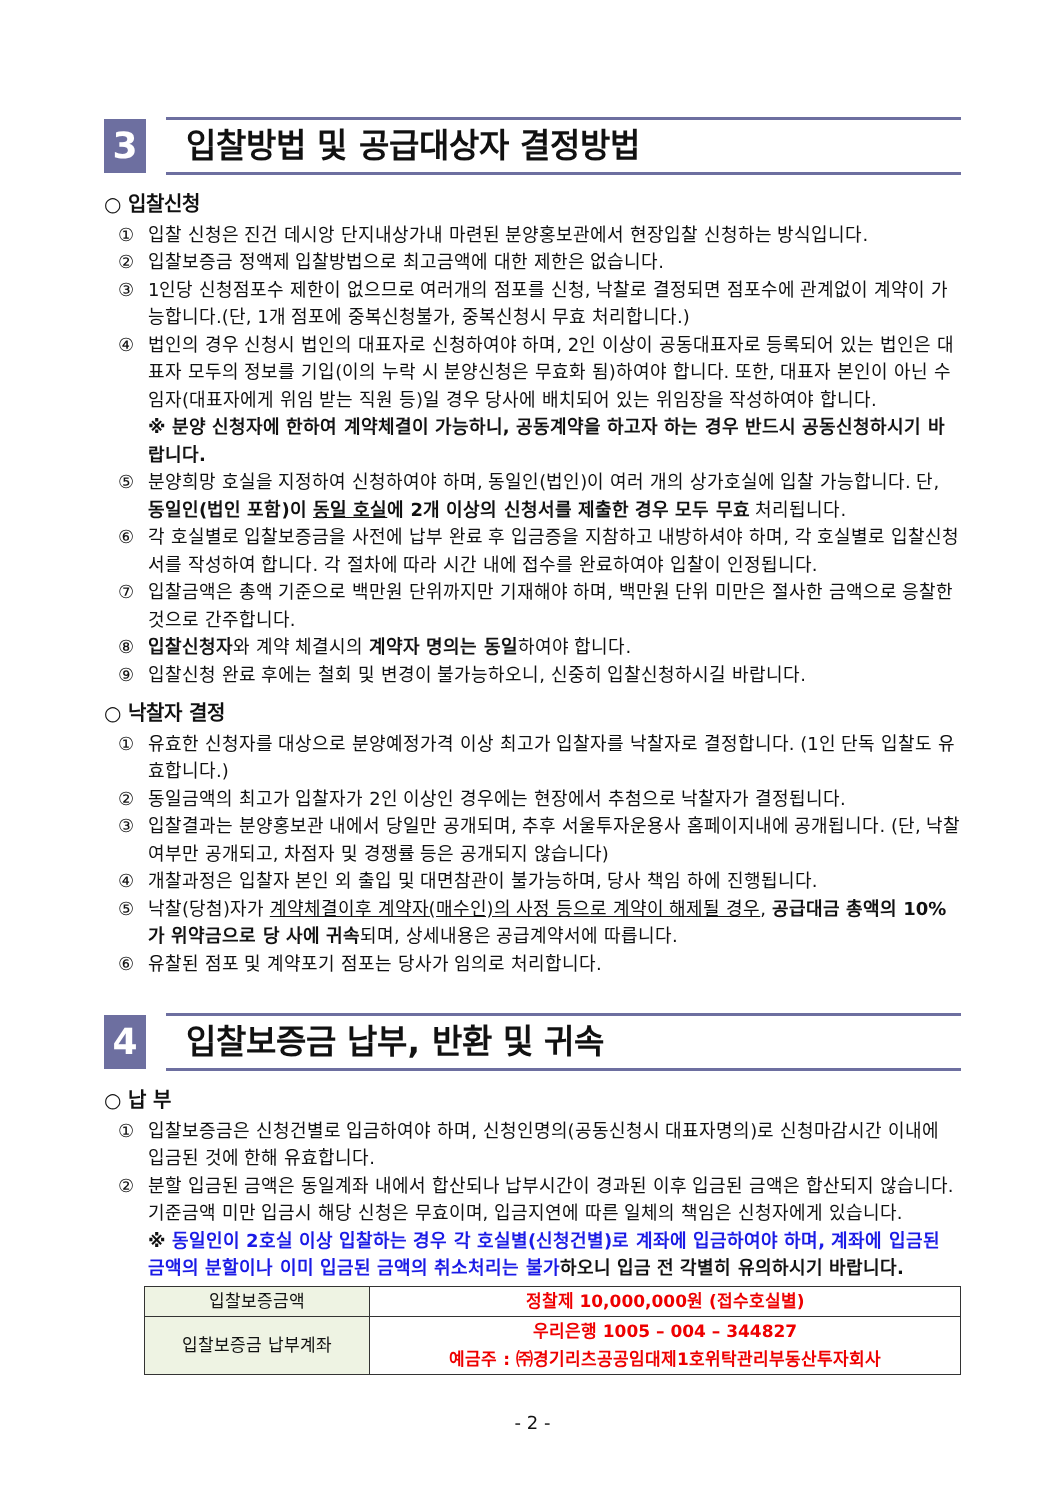3
입찰방법 및 공급대상자 결정방법
○ 입찰신청
① 입찰 신청은 진건 데시앙 단지내상가내 마련된 분양홍보관에서 현장입찰 신청하는 방식입니다.
② 입찰보증금 정액제 입찰방법으로 최고금액에 대한 제한은 없습니다.
③ 1인당 신청점포수 제한이 없으므로 여러개의 점포를 신청, 낙찰로 결정되면 점포수에 관계없이 계약이 가능합니다.(단, 1개 점포에 중복신청불가, 중복신청시 무효 처리합니다.)
④ 법인의 경우 신청시 법인의 대표자로 신청하여야 하며, 2인 이상이 공동대표자로 등록되어 있는 법인은 대표자 모두의 정보를 기입(이의 누락 시 분양신청은 무효화 됨)하여야 합니다. 또한, 대표자 본인이 아닌 수임자(대표자에게 위임 받는 직원 등)일 경우 당사에 배치되어 있는 위임장을 작성하여야 합니다.
※ 분양 신청자에 한하여 계약체결이 가능하니, 공동계약을 하고자 하는 경우 반드시 공동신청하시기 바랍니다.
⑤ 분양희망 호실을 지정하여 신청하여야 하며, 동일인(법인)이 여러 개의 상가호실에 입찰 가능합니다. 단, 동일인(법인 포함)이 동일 호실에 2개 이상의 신청서를 제출한 경우 모두 무효 처리됩니다.
⑥ 각 호실별로 입찰보증금을 사전에 납부 완료 후 입금증을 지참하고 내방하셔야 하며, 각 호실별로 입찰신청서를 작성하여 합니다. 각 절차에 따라 시간 내에 접수를 완료하여야 입찰이 인정됩니다.
⑦ 입찰금액은 총액 기준으로 백만원 단위까지만 기재해야 하며, 백만원 단위 미만은 절사한 금액으로 응찰한 것으로 간주합니다.
⑧ 입찰신청자와 계약 체결시의 계약자 명의는 동일하여야 합니다.
⑨ 입찰신청 완료 후에는 철회 및 변경이 불가능하오니, 신중히 입찰신청하시길 바랍니다.
○ 낙찰자 결정
① 유효한 신청자를 대상으로 분양예정가격 이상 최고가 입찰자를 낙찰자로 결정합니다. (1인 단독 입찰도 유효합니다.)
② 동일금액의 최고가 입찰자가 2인 이상인 경우에는 현장에서 추첨으로 낙찰자가 결정됩니다.
③ 입찰결과는 분양홍보관 내에서 당일만 공개되며, 추후 서울투자운용사 홈페이지내에 공개됩니다. (단, 낙찰여부만 공개되고, 차점자 및 경쟁률 등은 공개되지 않습니다)
④ 개찰과정은 입찰자 본인 외 출입 및 대면참관이 불가능하며, 당사 책임 하에 진행됩니다.
⑤ 낙찰(당첨)자가 계약체결이후 계약자(매수인)의 사정 등으로 계약이 해제될 경우, 공급대금 총액의 10%가 위약금으로 당 사에 귀속되며, 상세내용은 공급계약서에 따릅니다.
⑥ 유찰된 점포 및 계약포기 점포는 당사가 임의로 처리합니다.
4
입찰보증금 납부, 반환 및 귀속
○ 납 부
① 입찰보증금은 신청건별로 입금하여야 하며, 신청인명의(공동신청시 대표자명의)로 신청마감시간 이내에 입금된 것에 한해 유효합니다.
② 분할 입금된 금액은 동일계좌 내에서 합산되나 납부시간이 경과된 이후 입금된 금액은 합산되지 않습니다. 기준금액 미만 입금시 해당 신청은 무효이며, 입금지연에 따른 일체의 책임은 신청자에게 있습니다.
※ 동일인이 2호실 이상 입찰하는 경우 각 호실별(신청건별)로 계좌에 입금하여야 하며, 계좌에 입금된 금액의 분할이나 이미 입금된 금액의 취소처리는 불가하오니 입금 전 각별히 유의하시기 바랍니다.
| 입찰보증금액 | 정찰제 10,000,000원 (접수호실별) |
| 입찰보증금 납부계좌 | 우리은행 1005 – 004 – 344827 예금주 : ㈜경기리츠공공임대제1호위탁관리부동산투자회사 |
- 2 -